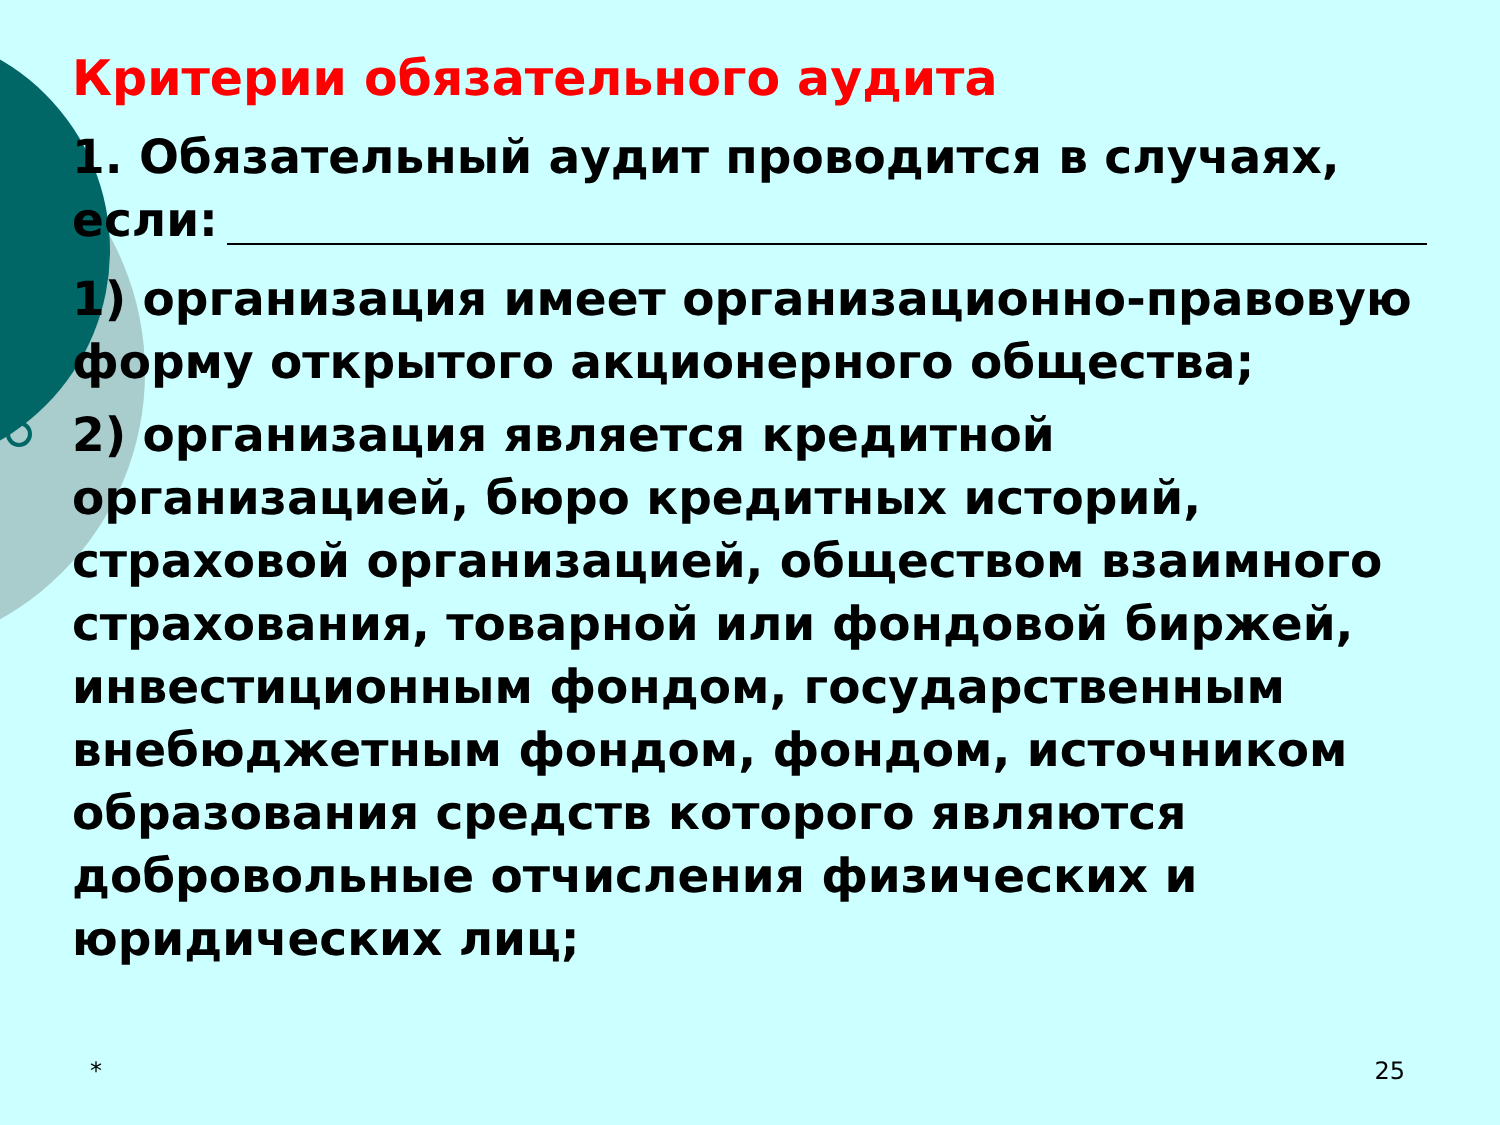Критерии обязательного аудита
1. Обязательный аудит проводится в случаях, если:
1) организация имеет организационно-правовую форму открытого акционерного общества;
2) организация является кредитной организацией, бюро кредитных историй, страховой организацией, обществом взаимного страхования, товарной или фондовой биржей, инвестиционным фондом, государственным внебюджетным фондом, фондом, источником образования средств которого являются добровольные отчисления физических и юридических лиц;
* 25